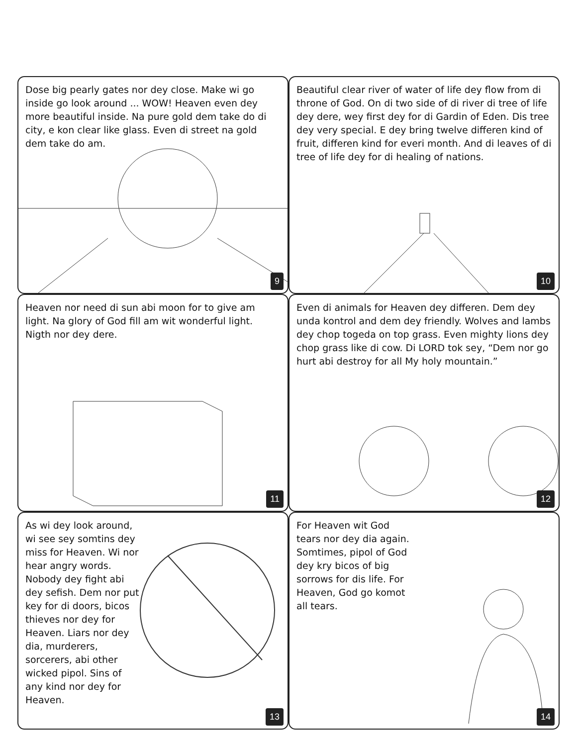Dose big pearly gates nor dey close. Make wi go inside go look around ... WOW! Heaven even dey more beautiful inside. Na pure gold dem take do di city, e kon clear like glass. Even di street na gold dem take do am.
9
Beautiful clear river of water of life dey flow from di throne of God. On di two side of di river di tree of life dey dere, wey first dey for di Gardin of Eden. Dis tree dey very special. E dey bring twelve differen kind of fruit, differen kind for everi month. And di leaves of di tree of life dey for di healing of nations.
10
Heaven nor need di sun abi moon for to give am light. Na glory of God fill am wit wonderful light. Nigth nor dey dere.
11
Even di animals for Heaven dey differen. Dem dey unda kontrol and dem dey friendly. Wolves and lambs dey chop togeda on top grass. Even mighty lions dey chop grass like di cow. Di LORD tok sey, “Dem nor go hurt abi destroy for all My holy mountain.”
12
As wi dey look around, wi see sey somtins dey miss for Heaven. Wi nor hear angry words. Nobody dey fight abi dey sefish. Dem nor put key for di doors, bicos thieves nor dey for Heaven. Liars nor dey dia, murderers, sorcerers, abi other wicked pipol. Sins of any kind nor dey for Heaven.
13
For Heaven wit God tears nor dey dia again. Somtimes, pipol of God dey kry bicos of big sorrows for dis life. For Heaven, God go komot all tears.
14